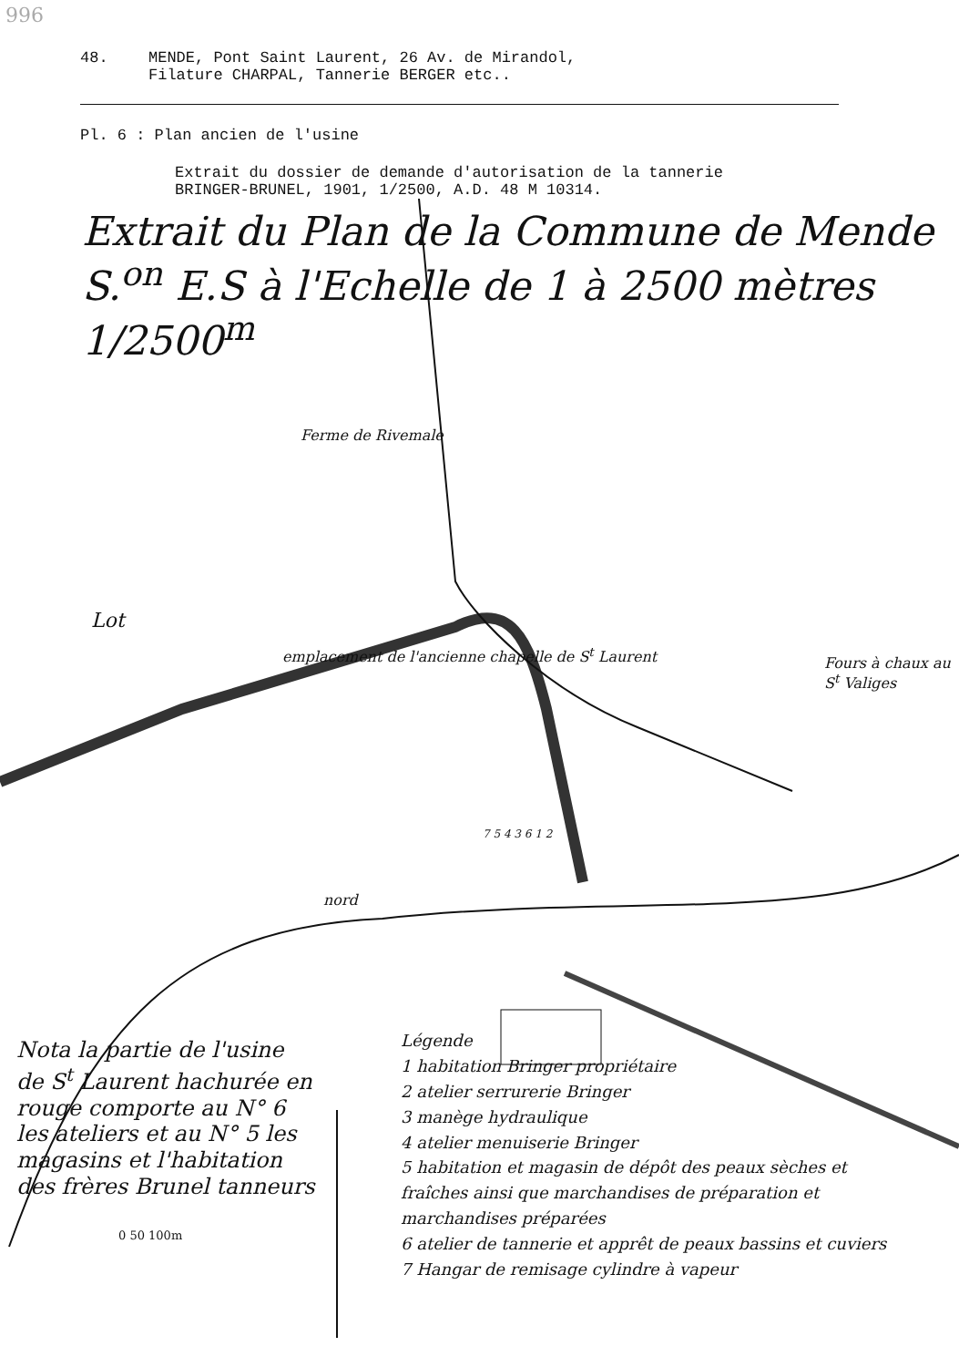996
48. MENDE, Pont Saint Laurent, 26 Av. de Mirandol,
Filature CHARPAL, Tannerie BERGER etc..
Pl. 6 : Plan ancien de l'usine
Extrait du dossier de demande d'autorisation de la tannerie
BRINGER-BRUNEL, 1901, 1/2500, A.D. 48 M 10314.
Extrait du Plan de la Commune de Mende S.<sup>on</sup> E.S à l'Echelle de 1 à 2500 mètres 1/2500<sup>m</sup>
Ferme de Rivemale
Lot
emplacement de l'ancienne chapelle de S<sup>t</sup> Laurent
Fours à chaux au S<sup>t</sup> Valiges
7 5 4 3 6 1 2
nord
Nota la partie de l'usine de S<sup>t</sup> Laurent hachurée en rouge comporte au N° 6 les ateliers et au N° 5 les magasins et l'habitation des frères Brunel tanneurs
0 50 100m
Légende
1 habitation Bringer propriétaire
2 atelier serrurerie Bringer
3 manège hydraulique
4 atelier menuiserie Bringer
5 habitation et magasin de dépôt des peaux sèches et fraîches ainsi que marchandises de préparation et marchandises préparées
6 atelier de tannerie et apprêt de peaux bassins et cuviers
7 Hangar de remisage cylindre à vapeur